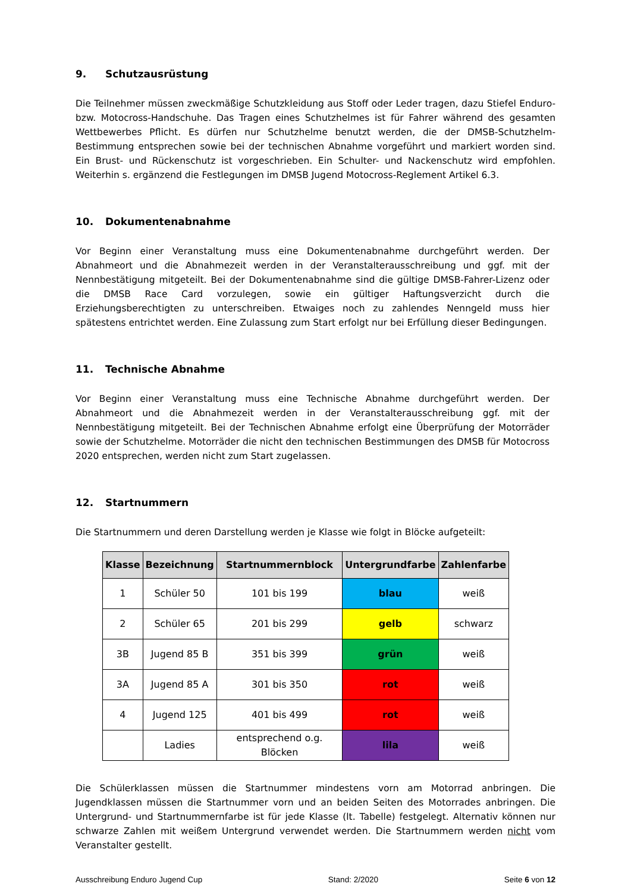9. Schutzausrüstung
Die Teilnehmer müssen zweckmäßige Schutzkleidung aus Stoff oder Leder tragen, dazu Stiefel Enduro- bzw. Motocross-Handschuhe. Das Tragen eines Schutzhelmes ist für Fahrer während des gesamten Wettbewerbes Pflicht. Es dürfen nur Schutzhelme benutzt werden, die der DMSB-Schutzhelm-Bestimmung entsprechen sowie bei der technischen Abnahme vorgeführt und markiert worden sind. Ein Brust- und Rückenschutz ist vorgeschrieben. Ein Schulter- und Nackenschutz wird empfohlen. Weiterhin s. ergänzend die Festlegungen im DMSB Jugend Motocross-Reglement Artikel 6.3.
10. Dokumentenabnahme
Vor Beginn einer Veranstaltung muss eine Dokumentenabnahme durchgeführt werden. Der Abnahmeort und die Abnahmezeit werden in der Veranstalterausschreibung und ggf. mit der Nennbestätigung mitgeteilt. Bei der Dokumentenabnahme sind die gültige DMSB-Fahrer-Lizenz oder die DMSB Race Card vorzulegen, sowie ein gültiger Haftungsverzicht durch die Erziehungsberechtigten zu unterschreiben. Etwaiges noch zu zahlendes Nenngeld muss hier spätestens entrichtet werden. Eine Zulassung zum Start erfolgt nur bei Erfüllung dieser Bedingungen.
11. Technische Abnahme
Vor Beginn einer Veranstaltung muss eine Technische Abnahme durchgeführt werden. Der Abnahmeort und die Abnahmezeit werden in der Veranstalterausschreibung ggf. mit der Nennbestätigung mitgeteilt. Bei der Technischen Abnahme erfolgt eine Überprüfung der Motorräder sowie der Schutzhelme. Motorräder die nicht den technischen Bestimmungen des DMSB für Motocross 2020 entsprechen, werden nicht zum Start zugelassen.
12. Startnummern
Die Startnummern und deren Darstellung werden je Klasse wie folgt in Blöcke aufgeteilt:
| Klasse | Bezeichnung | Startnummernblock | Untergrundfarbe | Zahlenfarbe |
| --- | --- | --- | --- | --- |
| 1 | Schüler 50 | 101 bis 199 | blau | weiß |
| 2 | Schüler 65 | 201 bis 299 | gelb | schwarz |
| 3B | Jugend 85 B | 351 bis 399 | grün | weiß |
| 3A | Jugend 85 A | 301 bis 350 | rot | weiß |
| 4 | Jugend 125 | 401 bis 499 | rot | weiß |
| | Ladies | entsprechend o.g. Blöcken | lila | weiß |
Die Schülerklassen müssen die Startnummer mindestens vorn am Motorrad anbringen. Die Jugendklassen müssen die Startnummer vorn und an beiden Seiten des Motorrades anbringen. Die Untergrund- und Startnummernfarbe ist für jede Klasse (lt. Tabelle) festgelegt. Alternativ können nur schwarze Zahlen mit weißem Untergrund verwendet werden. Die Startnummern werden nicht vom Veranstalter gestellt.
Ausschreibung Enduro Jugend Cup Stand: 2/2020 Seite 6 von 12